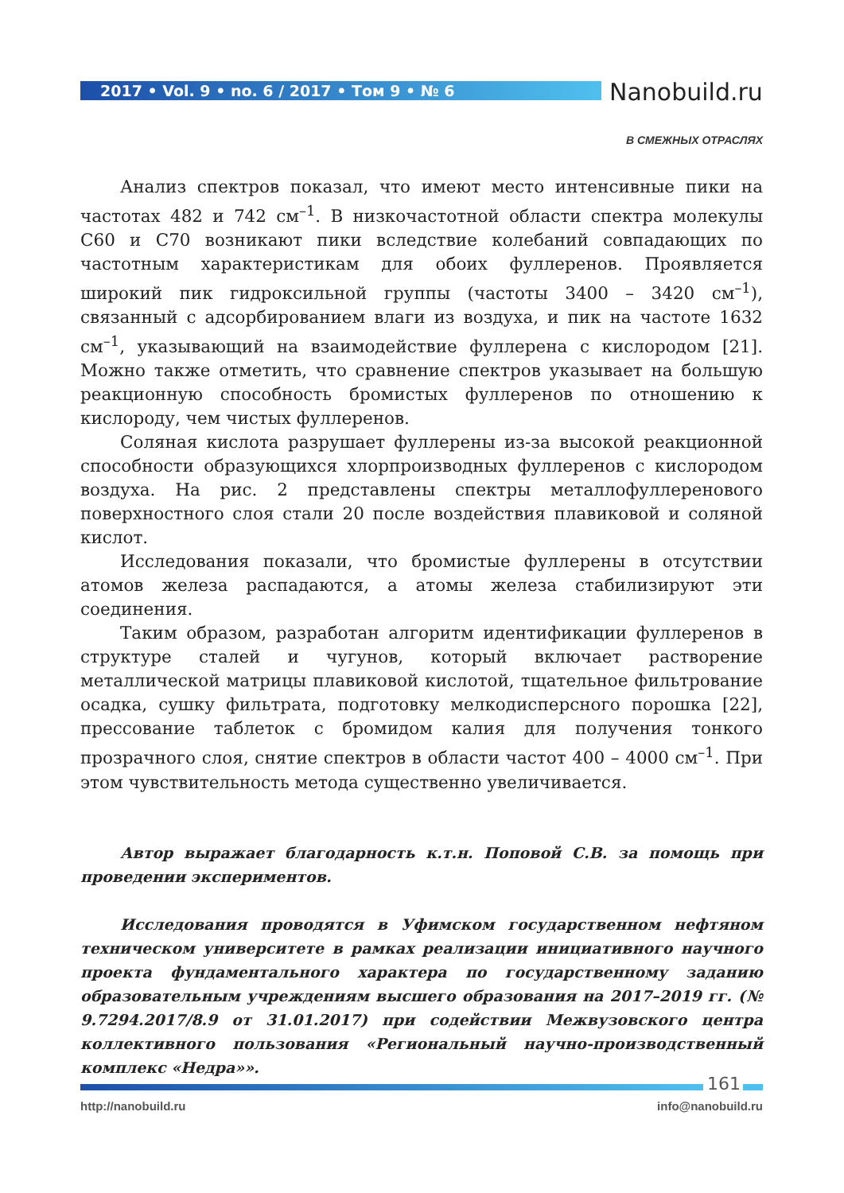2017 • Vol. 9 • no. 6 / 2017 • Том 9 • № 6
Nanobuild.ru
В СМЕЖНЫХ ОТРАСЛЯХ
Анализ спектров показал, что имеют место интенсивные пики на частотах 482 и 742 см<sup>–1</sup>. В низкочастотной области спектра молекулы С60 и С70 возникают пики вследствие колебаний совпадающих по частотным характеристикам для обоих фуллеренов. Проявляется широкий пик гидроксильной группы (частоты 3400 – 3420 см<sup>–1</sup>), связанный с адсорбированием влаги из воздуха, и пик на частоте 1632 см<sup>–1</sup>, указывающий на взаимодействие фуллерена с кислородом [21]. Можно также отметить, что сравнение спектров указывает на большую реакционную способность бромистых фуллеренов по отношению к кислороду, чем чистых фуллеренов.
Соляная кислота разрушает фуллерены из-за высокой реакционной способности образующихся хлорпроизводных фуллеренов с кислородом воздуха. На рис. 2 представлены спектры металлофуллеренового поверхностного слоя стали 20 после воздействия плавиковой и соляной кислот.
Исследования показали, что бромистые фуллерены в отсутствии атомов железа распадаются, а атомы железа стабилизируют эти соединения.
Таким образом, разработан алгоритм идентификации фуллеренов в структуре сталей и чугунов, который включает растворение металлической матрицы плавиковой кислотой, тщательное фильтрование осадка, сушку фильтрата, подготовку мелкодисперсного порошка [22], прессование таблеток с бромидом калия для получения тонкого прозрачного слоя, снятие спектров в области частот 400 – 4000 см<sup>–1</sup>. При этом чувствительность метода существенно увеличивается.
Автор выражает благодарность к.т.н. Поповой С.В. за помощь при проведении экспериментов.
Исследования проводятся в Уфимском государственном нефтяном техническом университете в рамках реализации инициативного научного проекта фундаментального характера по государственному заданию образовательным учреждениям высшего образования на 2017–2019 гг. (№ 9.7294.2017/8.9 от 31.01.2017) при содействии Межвузовского центра коллективного пользования «Региональный научно-производственный комплекс «Недра»».
161
http://nanobuild.ru info@nanobuild.ru